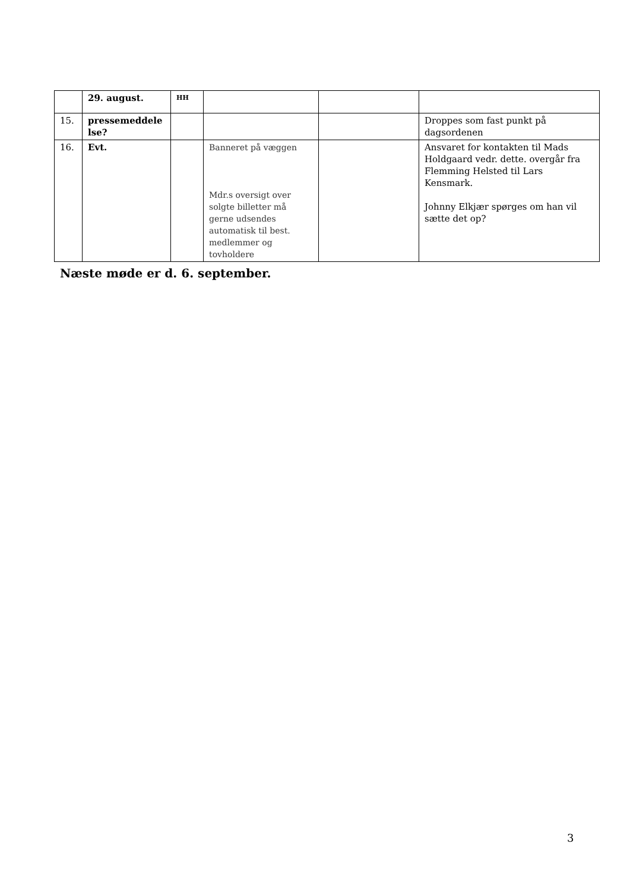| | 29. august. | HH | | | |
| 15. | pressemeddele lse? | | | | Droppes som fast punkt på dagsordenen |
| 16. | Evt. | | Banneret på væggen Mdr.s oversigt over solgte billetter må gerne udsendes automatisk til best. medlemmer og tovholdere | | Ansvaret for kontakten til Mads Holdgaard vedr. dette. overgår fra Flemming Helsted til Lars Kensmark. Johnny Elkjær spørges om han vil sætte det op? |
Næste møde er d. 6. september.
3